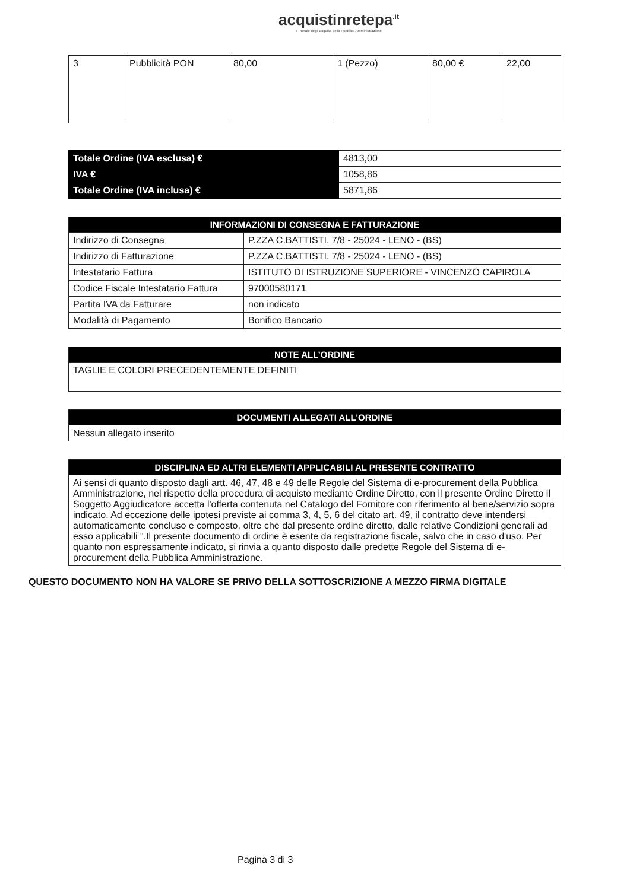acquistinretepa<sup>.it</sup>
Il Portale degli acquisti della Pubblica Amministrazione
| 3 | Pubblicità PON | 80,00 | 1 (Pezzo) | 80,00 € | 22,00 |
| Totale Ordine (IVA esclusa) € | 4813,00 |
| IVA € | 1058,86 |
| Totale Ordine (IVA inclusa) € | 5871,86 |
| INFORMAZIONI DI CONSEGNA E FATTURAZIONE | |
| --- | --- |
| Indirizzo di Consegna | P.ZZA C.BATTISTI, 7/8 - 25024 - LENO - (BS) |
| Indirizzo di Fatturazione | P.ZZA C.BATTISTI, 7/8 - 25024 - LENO - (BS) |
| Intestatario Fattura | ISTITUTO DI ISTRUZIONE SUPERIORE - VINCENZO CAPIROLA |
| Codice Fiscale Intestatario Fattura | 97000580171 |
| Partita IVA da Fatturare | non indicato |
| Modalità di Pagamento | Bonifico Bancario |
| NOTE ALL’ORDINE |
| --- |
| TAGLIE E COLORI PRECEDENTEMENTE DEFINITI |
| DOCUMENTI ALLEGATI ALL’ORDINE |
| --- |
| Nessun allegato inserito |
| DISCIPLINA ED ALTRI ELEMENTI APPLICABILI AL PRESENTE CONTRATTO |
| --- |
| Ai sensi di quanto disposto dagli artt. 46, 47, 48 e 49 delle Regole del Sistema di e-procurement della Pubblica Amministrazione, nel rispetto della procedura di acquisto mediante Ordine Diretto, con il presente Ordine Diretto il Soggetto Aggiudicatore accetta l'offerta contenuta nel Catalogo del Fornitore con riferimento al bene/servizio sopra indicato. Ad eccezione delle ipotesi previste ai comma 3, 4, 5, 6 del citato art. 49, il contratto deve intendersi automaticamente concluso e composto, oltre che dal presente ordine diretto, dalle relative Condizioni generali ad esso applicabili ".Il presente documento di ordine è esente da registrazione fiscale, salvo che in caso d'uso. Per quanto non espressamente indicato, si rinvia a quanto disposto dalle predette Regole del Sistema di e-procurement della Pubblica Amministrazione. |
QUESTO DOCUMENTO NON HA VALORE SE PRIVO DELLA SOTTOSCRIZIONE A MEZZO FIRMA DIGITALE
Pagina 3 di 3